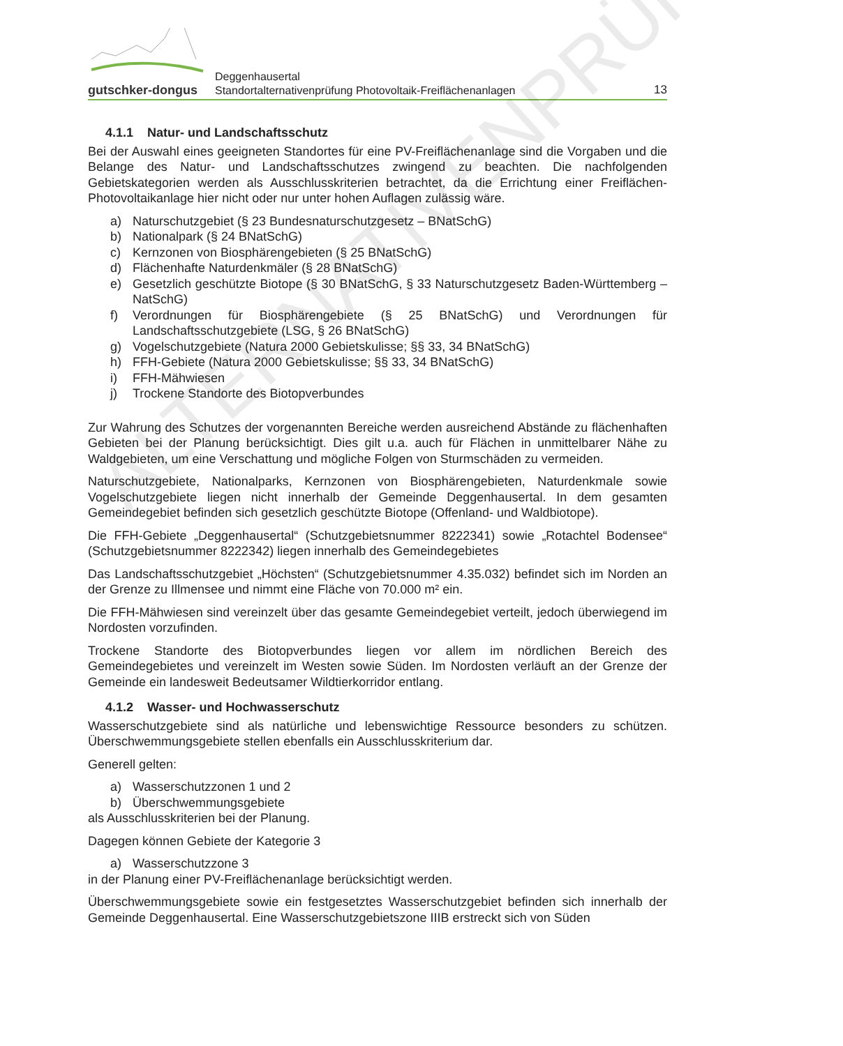gutschker-dongus
Deggenhausertal
Standortalternativenprüfung Photovoltaik-Freiflächenanlagen
13
ALTERNATIVENPRÜFUNG
4.1.1 Natur- und Landschaftsschutz
Bei der Auswahl eines geeigneten Standortes für eine PV-Freiflächenanlage sind die Vorgaben und die Belange des Natur- und Landschaftsschutzes zwingend zu beachten. Die nachfolgenden Gebietskategorien werden als Ausschlusskriterien betrachtet, da die Errichtung einer Freiflächen-Photovoltaikanlage hier nicht oder nur unter hohen Auflagen zulässig wäre.
a) Naturschutzgebiet (§ 23 Bundesnaturschutzgesetz – BNatSchG)
b) Nationalpark (§ 24 BNatSchG)
c) Kernzonen von Biosphärengebieten (§ 25 BNatSchG)
d) Flächenhafte Naturdenkmäler (§ 28 BNatSchG)
e) Gesetzlich geschützte Biotope (§ 30 BNatSchG, § 33 Naturschutzgesetz Baden-Württemberg – NatSchG)
f) Verordnungen für Biosphärengebiete (§ 25 BNatSchG) und Verordnungen für Landschaftsschutzgebiete (LSG, § 26 BNatSchG)
g) Vogelschutzgebiete (Natura 2000 Gebietskulisse; §§ 33, 34 BNatSchG)
h) FFH-Gebiete (Natura 2000 Gebietskulisse; §§ 33, 34 BNatSchG)
i) FFH-Mähwiesen
j) Trockene Standorte des Biotopverbundes
Zur Wahrung des Schutzes der vorgenannten Bereiche werden ausreichend Abstände zu flächenhaften Gebieten bei der Planung berücksichtigt. Dies gilt u.a. auch für Flächen in unmittelbarer Nähe zu Waldgebieten, um eine Verschattung und mögliche Folgen von Sturmschäden zu vermeiden.
Naturschutzgebiete, Nationalparks, Kernzonen von Biosphärengebieten, Naturdenkmale sowie Vogelschutzgebiete liegen nicht innerhalb der Gemeinde Deggenhausertal. In dem gesamten Gemeindegebiet befinden sich gesetzlich geschützte Biotope (Offenland- und Waldbiotope).
Die FFH-Gebiete „Deggenhausertal“ (Schutzgebietsnummer 8222341) sowie „Rotachtel Bodensee“ (Schutzgebietsnummer 8222342) liegen innerhalb des Gemeindegebietes
Das Landschaftsschutzgebiet „Höchsten“ (Schutzgebietsnummer 4.35.032) befindet sich im Norden an der Grenze zu Illmensee und nimmt eine Fläche von 70.000 m² ein.
Die FFH-Mähwiesen sind vereinzelt über das gesamte Gemeindegebiet verteilt, jedoch überwiegend im Nordosten vorzufinden.
Trockene Standorte des Biotopverbundes liegen vor allem im nördlichen Bereich des Gemeindegebietes und vereinzelt im Westen sowie Süden. Im Nordosten verläuft an der Grenze der Gemeinde ein landesweit Bedeutsamer Wildtierkorridor entlang.
4.1.2 Wasser- und Hochwasserschutz
Wasserschutzgebiete sind als natürliche und lebenswichtige Ressource besonders zu schützen. Überschwemmungsgebiete stellen ebenfalls ein Ausschlusskriterium dar.
Generell gelten:
a) Wasserschutzzonen 1 und 2
b) Überschwemmungsgebiete
als Ausschlusskriterien bei der Planung.
Dagegen können Gebiete der Kategorie 3
a) Wasserschutzzone 3
in der Planung einer PV-Freiflächenanlage berücksichtigt werden.
Überschwemmungsgebiete sowie ein festgesetztes Wasserschutzgebiet befinden sich innerhalb der Gemeinde Deggenhausertal. Eine Wasserschutzgebietszone IIIB erstreckt sich von Süden